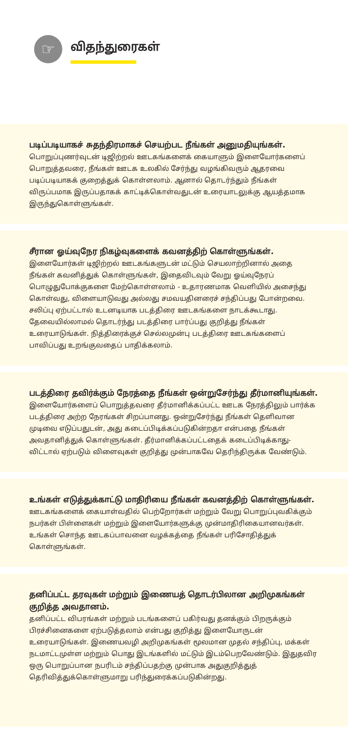☞ விதந்துரைகள்
படிப்படியாகச் சுதந்திரமாகச் செயற்பட நீங்கள் அனுமதியுங்கள்.
பொறுப்புணர்வுடன் டிஜிற்றல் ஊடகங்களைக் கையாளும் இளையோர்களைப் பொறுத்தவரை, நீங்கள் ஊடக உலகில் சேர்ந்து வழங்கிவரும் ஆதரவை படிப்படியாகக் குறைத்துக் கொள்ளலாம். ஆனால் தொடர்ந்தும் நீங்கள் விருப்பமாக இருப்பதாகக் காட்டிக்கொள்வதுடன் உரையாடலுக்கு ஆயத்தமாக இருந்துகொள்ளுங்கள்.
சீரான ஓய்வுநேர நிகழ்வுகளைக் கவனத்திற் கொள்ளுங்கள்.
இளையோர்கள் டிஜிற்றல் ஊடகங்களுடன் மட்டும் செயலாற்றினால் அதை நீங்கள் கவனித்துக் கொள்ளுங்கள், இதைவிடவும் வேறு ஓய்வுநேரப் பொழுதுபோக்குகளை மேற்கொள்ளலாம் - உதாரணமாக வெளியில் அசைந்து கொள்வது, விளையாடுவது அல்லது சமவயதினரைச் சந்திப்பது போன்றவை. சலிப்பு ஏற்பட்டால் உடனடியாக படத்திரை ஊடகங்களை நாடக்கூடாது. தேவையில்லாமல் தொடர்ந்து படத்திரை பார்ப்பது குறித்து நீங்கள் உரையாடுங்கள். நித்திரைக்குச் செல்லமுன்பு படத்திரை ஊடகங்களைப் பாவிப்பது உறங்குவதைப் பாதிக்கலாம்.
படத்திரை தவிர்க்கும் நேரத்தை நீங்கள் ஒன்றுசேர்ந்து தீர்மானியுங்கள்.
இளையோர்களைப் பொறுத்தவரை தீர்மானிக்கப்பட்ட ஊடக நேரத்திலும் பார்க்க படத்திரை அற்ற நேரங்கள் சிறப்பானது. ஒன்றுசேர்ந்து நீங்கள் தெளிவான முடிவை எடுப்பதுடன், அது கடைப்பிடிக்கப்படுகின்றதா என்பதை நீங்கள் அவதானித்துக் கொள்ளுங்கள். தீர்மானிக்கப்பட்டதைக் கடைப்பிடிக்காது-விட்டால் ஏற்படும் விளைவுகள் குறித்து முன்பாகவே தெரிந்திருக்க வேண்டும்.
உங்கள் எடுத்துக்காட்டு மாதிரியை நீங்கள் கவனத்திற் கொள்ளுங்கள்.
ஊடகங்களைக் கையாள்வதில் பெற்றோர்கள் மற்றும் வேறு பொறுப்புவகிக்கும் நபர்கள் பிள்ளைகள் மற்றும் இளையோர்களுக்கு முன்மாதிரிகையானவர்கள். உங்கள் சொந்த ஊடகப்பாவனை வழக்கத்தை நீங்கள் பரிசோதித்துக் கொள்ளுங்கள்.
தனிப்பட்ட தரவுகள் மற்றும் இணையத் தொடர்பிலான அறிமுகங்கள் குறித்த அவதானம்.
தனிப்பட்ட விபரங்கள் மற்றும் படங்களைப் பகிர்வது தனக்கும் பிறருக்கும் பிரச்சினைகளை ஏற்படுத்தலாம் என்பது குறித்து இளையோருடன் உரையாடுங்கள். இணையவழி அறிமுகங்கள் மூலமான முதல் சந்திப்பு, மக்கள் நடமாட்டமுள்ள மற்றும் பொது இடங்களில் மட்டும் இடம்பெறவேண்டும். இதுதவிர ஒரு பொறுப்பான நபரிடம் சந்திப்பதற்கு முன்பாக அதுகுறித்துத் தெரிவித்துக்கொள்ளுமாறு பரிந்துரைக்கப்படுகின்றது.